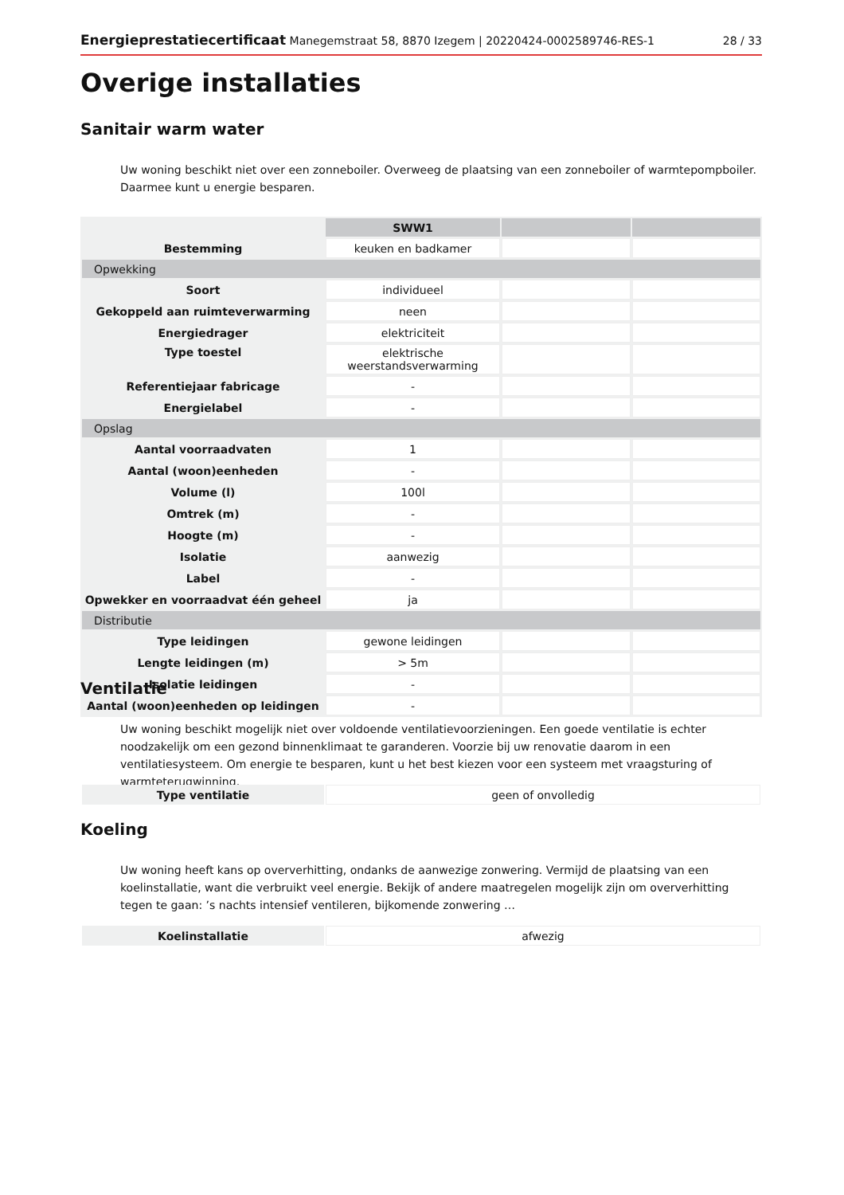Energieprestatiecertificaat Manegemstraat 58, 8870 Izegem | 20220424-0002589746-RES-1 28 / 33
Overige installaties
Sanitair warm water
Uw woning beschikt niet over een zonneboiler. Overweeg de plaatsing van een zonneboiler of warmtepompboiler. Daarmee kunt u energie besparen.
| | SWW1 | | |
| Bestemming | keuken en badkamer | | |
| Opwekking | | | |
| Soort | individueel | | |
| Gekoppeld aan ruimteverwarming | neen | | |
| Energiedrager | elektriciteit | | |
| Type toestel | elektrische weerstandsverwarming | | |
| Referentiejaar fabricage | - | | |
| Energielabel | - | | |
| Opslag | | | |
| Aantal voorraadvaten | 1 | | |
| Aantal (woon)eenheden | - | | |
| Volume (l) | 100l | | |
| Omtrek (m) | - | | |
| Hoogte (m) | - | | |
| Isolatie | aanwezig | | |
| Label | - | | |
| Opwekker en voorraadvat één geheel | ja | | |
| Distributie | | | |
| Type leidingen | gewone leidingen | | |
| Lengte leidingen (m) | > 5m | | |
| Isolatie leidingen | - | | |
| Aantal (woon)eenheden op leidingen | - | | |
Ventilatie
Uw woning beschikt mogelijk niet over voldoende ventilatievoorzieningen. Een goede ventilatie is echter noodzakelijk om een gezond binnenklimaat te garanderen. Voorzie bij uw renovatie daarom in een ventilatiesysteem. Om energie te besparen, kunt u het best kiezen voor een systeem met vraagsturing of warmteterugwinning.
| Type ventilatie | geen of onvolledig |
Koeling
Uw woning heeft kans op oververhitting, ondanks de aanwezige zonwering. Vermijd de plaatsing van een koelinstallatie, want die verbruikt veel energie. Bekijk of andere maatregelen mogelijk zijn om oververhitting tegen te gaan: ’s nachts intensief ventileren, bijkomende zonwering …
| Koelinstallatie | afwezig |